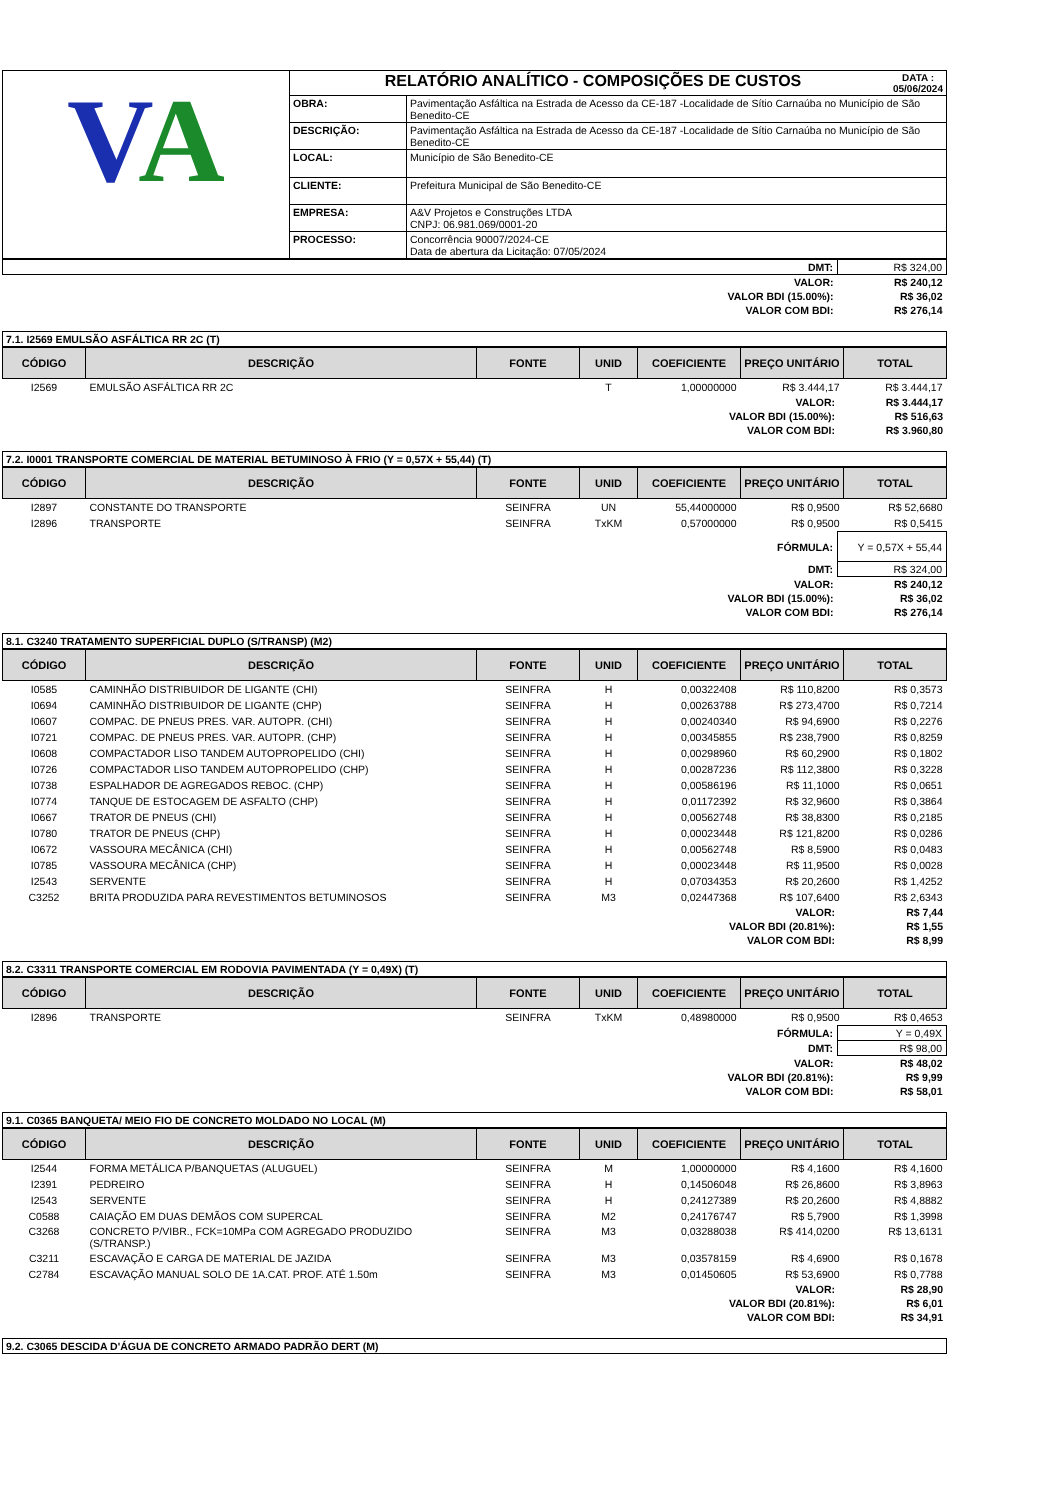| V A | RELATÓRIO ANALÍTICO - COMPOSIÇÕES DE CUSTOS DATA : 05/06/2024 | |
| | OBRA: | Pavimentação Asfáltica na Estrada de Acesso da CE-187 -Localidade de Sítio Carnaúba no Município de São Benedito-CE |
| | DESCRIÇÃO: | Pavimentação Asfáltica na Estrada de Acesso da CE-187 -Localidade de Sítio Carnaúba no Município de São Benedito-CE |
| | LOCAL: | Município de São Benedito-CE |
| | CLIENTE: | Prefeitura Municipal de São Benedito-CE |
| | EMPRESA: | A&V Projetos e Construções LTDA CNPJ: 06.981.069/0001-20 |
| | PROCESSO: | Concorrência 90007/2024-CE Data de abertura da Licitação: 07/05/2024 |
| DMT: | R$ 324,00 |
| VALOR: | R$ 240,12 |
| VALOR BDI (15.00%): | R$ 36,02 |
| VALOR COM BDI: | R$ 276,14 |
7.1. I2569 EMULSÃO ASFÁLTICA RR 2C (T)
| CÓDIGO | DESCRIÇÃO | FONTE | UNID | COEFICIENTE | PREÇO UNITÁRIO | TOTAL |
| --- | --- | --- | --- | --- | --- | --- |
| I2569 | EMULSÃO ASFÁLTICA RR 2C | | T | 1,00000000 | R$ 3.444,17 | R$ 3.444,17 |
| VALOR: | R$ 3.444,17 |
| VALOR BDI (15.00%): | R$ 516,63 |
| VALOR COM BDI: | R$ 3.960,80 |
7.2. I0001 TRANSPORTE COMERCIAL DE MATERIAL BETUMINOSO À FRIO (Y = 0,57X + 55,44) (T)
| CÓDIGO | DESCRIÇÃO | FONTE | UNID | COEFICIENTE | PREÇO UNITÁRIO | TOTAL |
| --- | --- | --- | --- | --- | --- | --- |
| I2897 | CONSTANTE DO TRANSPORTE | SEINFRA | UN | 55,44000000 | R$ 0,9500 | R$ 52,6680 |
| I2896 | TRANSPORTE | SEINFRA | TxKM | 0,57000000 | R$ 0,9500 | R$ 0,5415 |
| FÓRMULA: | Y = 0,57X + 55,44 |
| DMT: | R$ 324,00 |
| VALOR: | R$ 240,12 |
| VALOR BDI (15.00%): | R$ 36,02 |
| VALOR COM BDI: | R$ 276,14 |
8.1. C3240 TRATAMENTO SUPERFICIAL DUPLO (S/TRANSP) (M2)
| CÓDIGO | DESCRIÇÃO | FONTE | UNID | COEFICIENTE | PREÇO UNITÁRIO | TOTAL |
| --- | --- | --- | --- | --- | --- | --- |
| I0585 | CAMINHÃO DISTRIBUIDOR DE LIGANTE (CHI) | SEINFRA | H | 0,00322408 | R$ 110,8200 | R$ 0,3573 |
| I0694 | CAMINHÃO DISTRIBUIDOR DE LIGANTE (CHP) | SEINFRA | H | 0,00263788 | R$ 273,4700 | R$ 0,7214 |
| I0607 | COMPAC. DE PNEUS PRES. VAR. AUTOPR. (CHI) | SEINFRA | H | 0,00240340 | R$ 94,6900 | R$ 0,2276 |
| I0721 | COMPAC. DE PNEUS PRES. VAR. AUTOPR. (CHP) | SEINFRA | H | 0,00345855 | R$ 238,7900 | R$ 0,8259 |
| I0608 | COMPACTADOR LISO TANDEM AUTOPROPELIDO (CHI) | SEINFRA | H | 0,00298960 | R$ 60,2900 | R$ 0,1802 |
| I0726 | COMPACTADOR LISO TANDEM AUTOPROPELIDO (CHP) | SEINFRA | H | 0,00287236 | R$ 112,3800 | R$ 0,3228 |
| I0738 | ESPALHADOR DE AGREGADOS REBOC. (CHP) | SEINFRA | H | 0,00586196 | R$ 11,1000 | R$ 0,0651 |
| I0774 | TANQUE DE ESTOCAGEM DE ASFALTO (CHP) | SEINFRA | H | 0,01172392 | R$ 32,9600 | R$ 0,3864 |
| I0667 | TRATOR DE PNEUS (CHI) | SEINFRA | H | 0,00562748 | R$ 38,8300 | R$ 0,2185 |
| I0780 | TRATOR DE PNEUS (CHP) | SEINFRA | H | 0,00023448 | R$ 121,8200 | R$ 0,0286 |
| I0672 | VASSOURA MECÂNICA (CHI) | SEINFRA | H | 0,00562748 | R$ 8,5900 | R$ 0,0483 |
| I0785 | VASSOURA MECÂNICA (CHP) | SEINFRA | H | 0,00023448 | R$ 11,9500 | R$ 0,0028 |
| I2543 | SERVENTE | SEINFRA | H | 0,07034353 | R$ 20,2600 | R$ 1,4252 |
| C3252 | BRITA PRODUZIDA PARA REVESTIMENTOS BETUMINOSOS | SEINFRA | M3 | 0,02447368 | R$ 107,6400 | R$ 2,6343 |
| VALOR: | R$ 7,44 |
| VALOR BDI (20.81%): | R$ 1,55 |
| VALOR COM BDI: | R$ 8,99 |
8.2. C3311 TRANSPORTE COMERCIAL EM RODOVIA PAVIMENTADA (Y = 0,49X) (T)
| CÓDIGO | DESCRIÇÃO | FONTE | UNID | COEFICIENTE | PREÇO UNITÁRIO | TOTAL |
| --- | --- | --- | --- | --- | --- | --- |
| I2896 | TRANSPORTE | SEINFRA | TxKM | 0,48980000 | R$ 0,9500 | R$ 0,4653 |
| FÓRMULA: | Y = 0,49X |
| DMT: | R$ 98,00 |
| VALOR: | R$ 48,02 |
| VALOR BDI (20.81%): | R$ 9,99 |
| VALOR COM BDI: | R$ 58,01 |
9.1. C0365 BANQUETA/ MEIO FIO DE CONCRETO MOLDADO NO LOCAL (M)
| CÓDIGO | DESCRIÇÃO | FONTE | UNID | COEFICIENTE | PREÇO UNITÁRIO | TOTAL |
| --- | --- | --- | --- | --- | --- | --- |
| I2544 | FORMA METÁLICA P/BANQUETAS (ALUGUEL) | SEINFRA | M | 1,00000000 | R$ 4,1600 | R$ 4,1600 |
| I2391 | PEDREIRO | SEINFRA | H | 0,14506048 | R$ 26,8600 | R$ 3,8963 |
| I2543 | SERVENTE | SEINFRA | H | 0,24127389 | R$ 20,2600 | R$ 4,8882 |
| C0588 | CAIAÇÃO EM DUAS DEMÃOS COM SUPERCAL | SEINFRA | M2 | 0,24176747 | R$ 5,7900 | R$ 1,3998 |
| C3268 | CONCRETO P/VIBR., FCK=10MPa COM AGREGADO PRODUZIDO (S/TRANSP.) | SEINFRA | M3 | 0,03288038 | R$ 414,0200 | R$ 13,6131 |
| C3211 | ESCAVAÇÃO E CARGA DE MATERIAL DE JAZIDA | SEINFRA | M3 | 0,03578159 | R$ 4,6900 | R$ 0,1678 |
| C2784 | ESCAVAÇÃO MANUAL SOLO DE 1A.CAT. PROF. ATÉ 1.50m | SEINFRA | M3 | 0,01450605 | R$ 53,6900 | R$ 0,7788 |
| VALOR: | R$ 28,90 |
| VALOR BDI (20.81%): | R$ 6,01 |
| VALOR COM BDI: | R$ 34,91 |
9.2. C3065 DESCIDA D'ÁGUA DE CONCRETO ARMADO PADRÃO DERT (M)